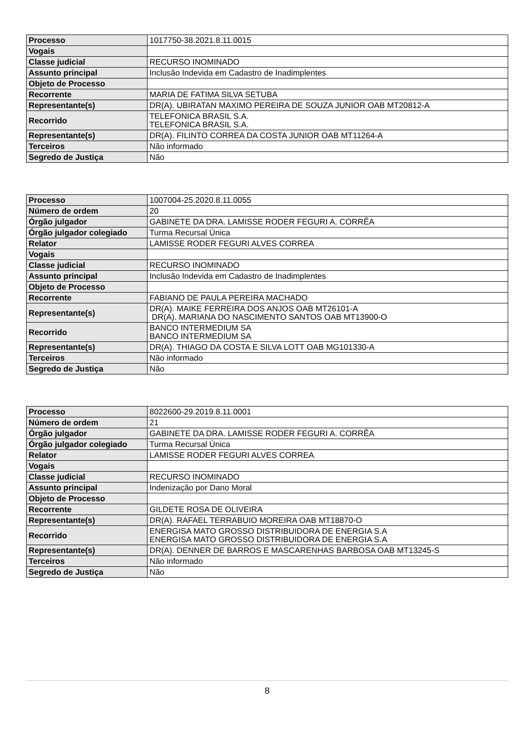| Processo | 1017750-38.2021.8.11.0015 |
| Vogais | |
| Classe judicial | RECURSO INOMINADO |
| Assunto principal | Inclusão Indevida em Cadastro de Inadimplentes |
| Objeto de Processo | |
| Recorrente | MARIA DE FATIMA SILVA SETUBA |
| Representante(s) | DR(A). UBIRATAN MAXIMO PEREIRA DE SOUZA JUNIOR OAB MT20812-A |
| Recorrido | TELEFONICA BRASIL S.A. TELEFONICA BRASIL S.A. |
| Representante(s) | DR(A). FILINTO CORREA DA COSTA JUNIOR OAB MT11264-A |
| Terceiros | Não informado |
| Segredo de Justiça | Não |
| Processo | 1007004-25.2020.8.11.0055 |
| Número de ordem | 20 |
| Órgão julgador | GABINETE DA DRA. LAMISSE RODER FEGURI A. CORRÊA |
| Órgão julgador colegiado | Turma Recursal Única |
| Relator | LAMISSE RODER FEGURI ALVES CORREA |
| Vogais | |
| Classe judicial | RECURSO INOMINADO |
| Assunto principal | Inclusão Indevida em Cadastro de Inadimplentes |
| Objeto de Processo | |
| Recorrente | FABIANO DE PAULA PEREIRA MACHADO |
| Representante(s) | DR(A). MAIKE FERREIRA DOS ANJOS OAB MT26101-A DR(A). MARIANA DO NASCIMENTO SANTOS OAB MT13900-O |
| Recorrido | BANCO INTERMEDIUM SA BANCO INTERMEDIUM SA |
| Representante(s) | DR(A). THIAGO DA COSTA E SILVA LOTT OAB MG101330-A |
| Terceiros | Não informado |
| Segredo de Justiça | Não |
| Processo | 8022600-29.2019.8.11.0001 |
| Número de ordem | 21 |
| Órgão julgador | GABINETE DA DRA. LAMISSE RODER FEGURI A. CORRÊA |
| Órgão julgador colegiado | Turma Recursal Única |
| Relator | LAMISSE RODER FEGURI ALVES CORREA |
| Vogais | |
| Classe judicial | RECURSO INOMINADO |
| Assunto principal | Indenização por Dano Moral |
| Objeto de Processo | |
| Recorrente | GILDETE ROSA DE OLIVEIRA |
| Representante(s) | DR(A). RAFAEL TERRABUIO MOREIRA OAB MT18870-O |
| Recorrido | ENERGISA MATO GROSSO DISTRIBUIDORA DE ENERGIA S.A ENERGISA MATO GROSSO DISTRIBUIDORA DE ENERGIA S.A |
| Representante(s) | DR(A). DENNER DE BARROS E MASCARENHAS BARBOSA OAB MT13245-S |
| Terceiros | Não informado |
| Segredo de Justiça | Não |
8